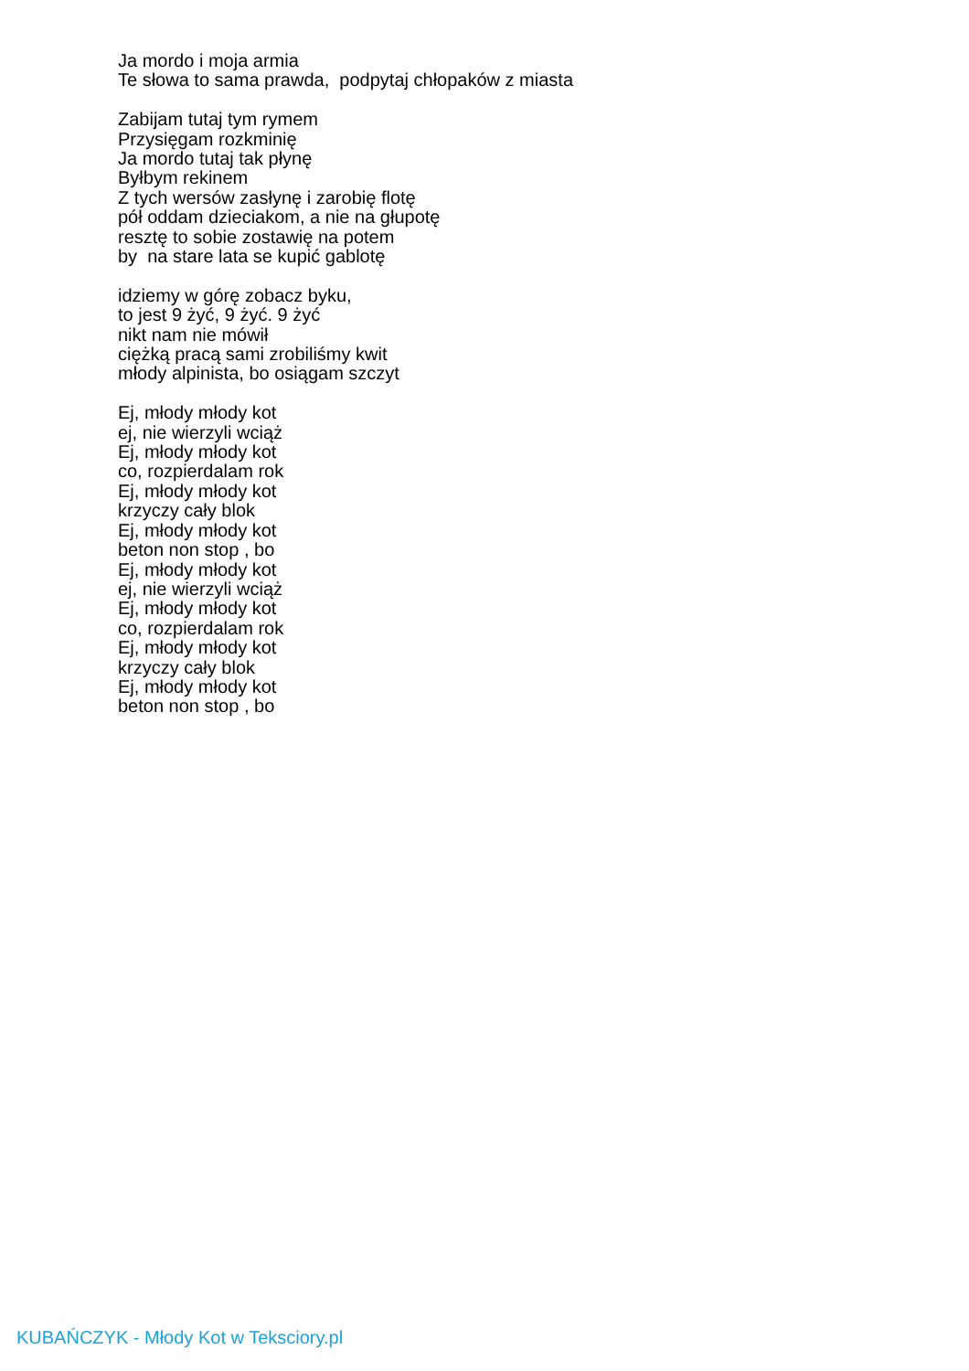Ja mordo i moja armia
Te słowa to sama prawda, podpytaj chłopaków z miasta
Zabijam tutaj tym rymem
Przysięgam rozkminię
Ja mordo tutaj tak płynę
Byłbym rekinem
Z tych wersów zasłynę i zarobię flotę
pół oddam dzieciakom, a nie na głupotę
resztę to sobie zostawię na potem
by na stare lata se kupić gablotę
idziemy w górę zobacz byku,
to jest 9 żyć, 9 żyć. 9 żyć
nikt nam nie mówił
ciężką pracą sami zrobiliśmy kwit
młody alpinista, bo osiągam szczyt
Ej, młody młody kot
ej, nie wierzyli wciąż
Ej, młody młody kot
co, rozpierdalam rok
Ej, młody młody kot
krzyczy cały blok
Ej, młody młody kot
beton non stop , bo
Ej, młody młody kot
ej, nie wierzyli wciąż
Ej, młody młody kot
co, rozpierdalam rok
Ej, młody młody kot
krzyczy cały blok
Ej, młody młody kot
beton non stop , bo
KUBAŃCZYK - Młody Kot w Teksciory.pl